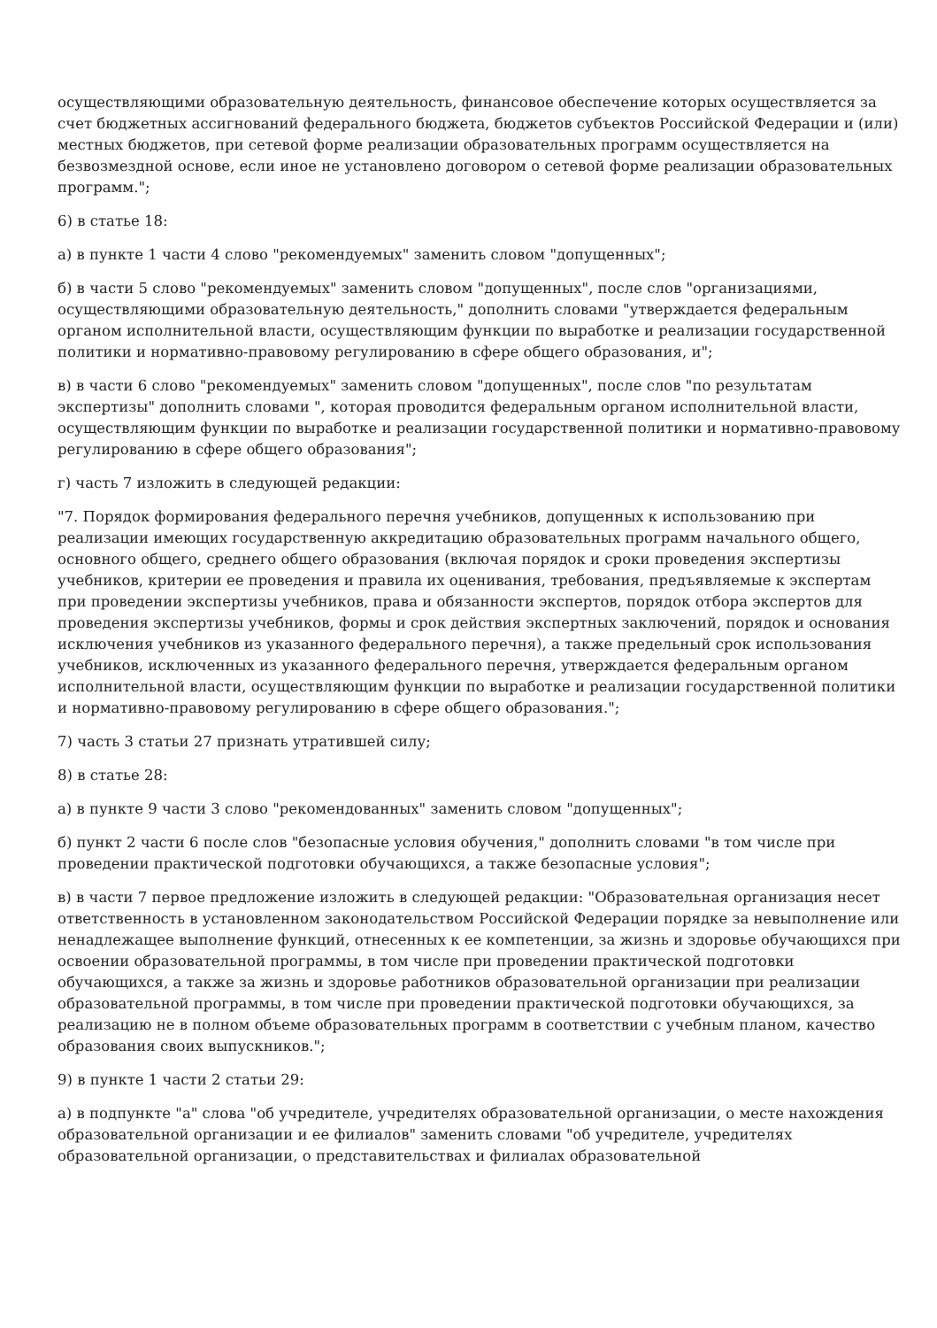осуществляющими образовательную деятельность, финансовое обеспечение которых осуществляется за счет бюджетных ассигнований федерального бюджета, бюджетов субъектов Российской Федерации и (или) местных бюджетов, при сетевой форме реализации образовательных программ осуществляется на безвозмездной основе, если иное не установлено договором о сетевой форме реализации образовательных программ.";
6) в статье 18:
а) в пункте 1 части 4 слово "рекомендуемых" заменить словом "допущенных";
б) в части 5 слово "рекомендуемых" заменить словом "допущенных", после слов "организациями, осуществляющими образовательную деятельность," дополнить словами "утверждается федеральным органом исполнительной власти, осуществляющим функции по выработке и реализации государственной политики и нормативно-правовому регулированию в сфере общего образования, и";
в) в части 6 слово "рекомендуемых" заменить словом "допущенных", после слов "по результатам экспертизы" дополнить словами ", которая проводится федеральным органом исполнительной власти, осуществляющим функции по выработке и реализации государственной политики и нормативно-правовому регулированию в сфере общего образования";
г) часть 7 изложить в следующей редакции:
"7. Порядок формирования федерального перечня учебников, допущенных к использованию при реализации имеющих государственную аккредитацию образовательных программ начального общего, основного общего, среднего общего образования (включая порядок и сроки проведения экспертизы учебников, критерии ее проведения и правила их оценивания, требования, предъявляемые к экспертам при проведении экспертизы учебников, права и обязанности экспертов, порядок отбора экспертов для проведения экспертизы учебников, формы и срок действия экспертных заключений, порядок и основания исключения учебников из указанного федерального перечня), а также предельный срок использования учебников, исключенных из указанного федерального перечня, утверждается федеральным органом исполнительной власти, осуществляющим функции по выработке и реализации государственной политики и нормативно-правовому регулированию в сфере общего образования.";
7) часть 3 статьи 27 признать утратившей силу;
8) в статье 28:
а) в пункте 9 части 3 слово "рекомендованных" заменить словом "допущенных";
б) пункт 2 части 6 после слов "безопасные условия обучения," дополнить словами "в том числе при проведении практической подготовки обучающихся, а также безопасные условия";
в) в части 7 первое предложение изложить в следующей редакции: "Образовательная организация несет ответственность в установленном законодательством Российской Федерации порядке за невыполнение или ненадлежащее выполнение функций, отнесенных к ее компетенции, за жизнь и здоровье обучающихся при освоении образовательной программы, в том числе при проведении практической подготовки обучающихся, а также за жизнь и здоровье работников образовательной организации при реализации образовательной программы, в том числе при проведении практической подготовки обучающихся, за реализацию не в полном объеме образовательных программ в соответствии с учебным планом, качество образования своих выпускников.";
9) в пункте 1 части 2 статьи 29:
а) в подпункте "а" слова "об учредителе, учредителях образовательной организации, о месте нахождения образовательной организации и ее филиалов" заменить словами "об учредителе, учредителях образовательной организации, о представительствах и филиалах образовательной